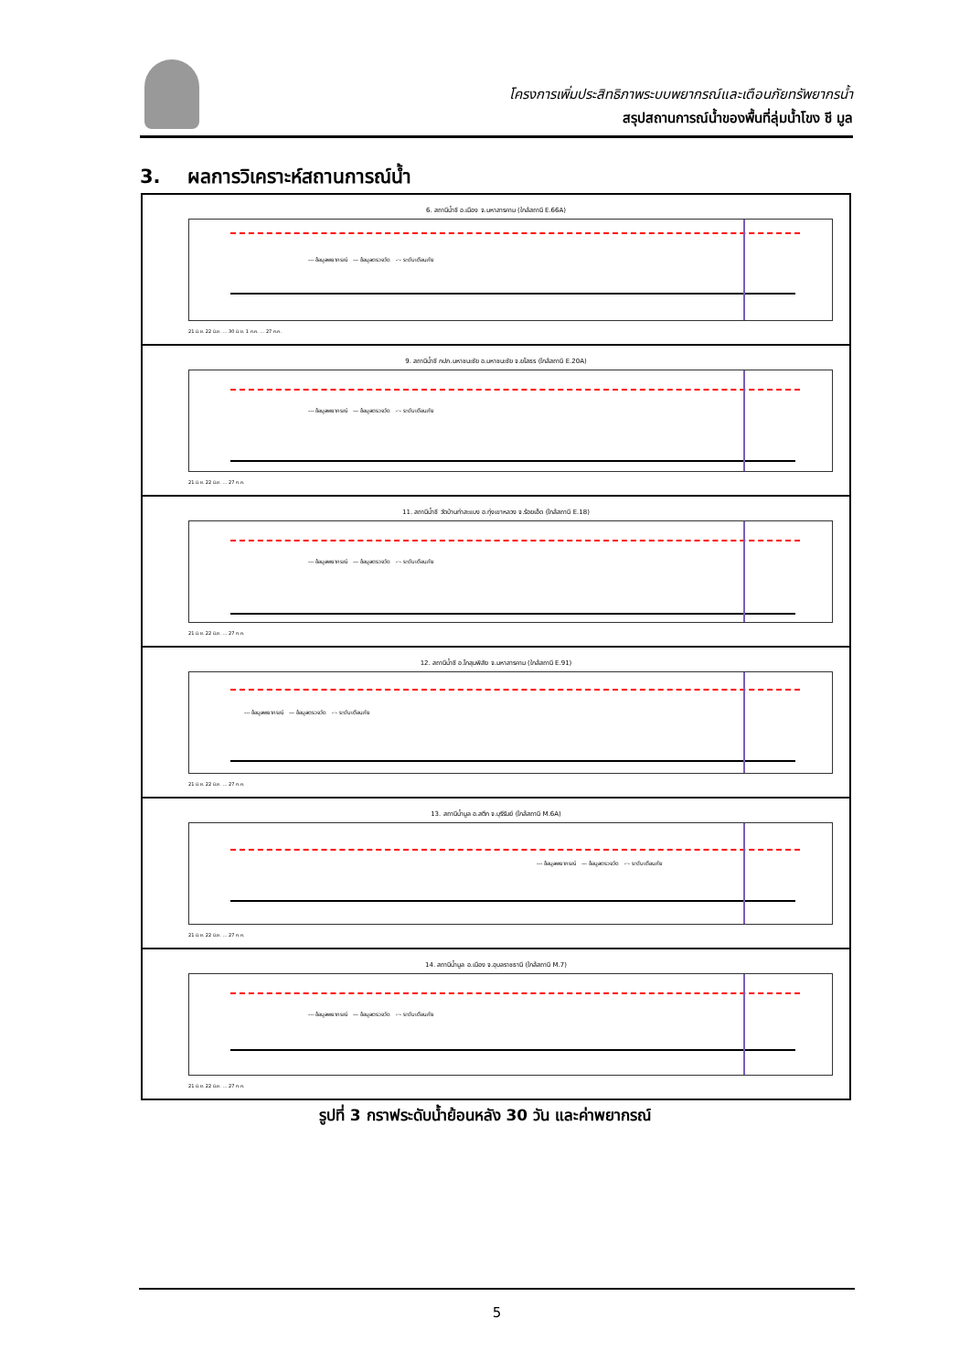โครงการเพิ่มประสิทธิภาพระบบพยากรณ์และเตือนภัยทรัพยากรน้ำ
สรุปสถานการณ์น้ำของพื้นที่ลุ่มน้ำโขง ชี มูล
3. ผลการวิเคราะห์สถานการณ์น้ำ
6. สถานีน้ำชี อ.เมือง จ.มหาสารคาม (ใกล้สถานี E.66A)
--- ข้อมูลพยากรณ์ — ข้อมูลตรวจวัด -·- ระดับเตือนภัย
21 มิ.ย. 22 มิ.ย. … 30 มิ.ย. 1 ก.ค. … 27 ก.ค.
9. สถานีน้ำชี กปภ.มหาชนะชัย อ.มหาชนะชัย จ.ยโสธร (ใกล้สถานี E.20A)
--- ข้อมูลพยากรณ์ — ข้อมูลตรวจวัด -·- ระดับเตือนภัย
21 มิ.ย. 22 มิ.ย. … 27 ก.ค.
11. สถานีน้ำชี วัดบ้านท่าสะแบง อ.ทุ่งเขาหลวง จ.ร้อยเอ็ด (ใกล้สถานี E.18)
--- ข้อมูลพยากรณ์ — ข้อมูลตรวจวัด -·- ระดับเตือนภัย
21 มิ.ย. 22 มิ.ย. … 27 ก.ค.
12. สถานีน้ำชี อ.โกสุมพิสัย จ.มหาสารคาม (ใกล้สถานี E.91)
--- ข้อมูลพยากรณ์ — ข้อมูลตรวจวัด -·- ระดับเตือนภัย
21 มิ.ย. 22 มิ.ย. … 27 ก.ค.
13. สถานีน้ำมูล อ.สตึก จ.บุรีรัมย์ (ใกล้สถานี M.6A)
--- ข้อมูลพยากรณ์ — ข้อมูลตรวจวัด -·- ระดับเตือนภัย
21 มิ.ย. 22 มิ.ย. … 27 ก.ค.
14. สถานีน้ำมูล อ.เมือง จ.อุบลราชธานี (ใกล้สถานี M.7)
--- ข้อมูลพยากรณ์ — ข้อมูลตรวจวัด -·- ระดับเตือนภัย
21 มิ.ย. 22 มิ.ย. … 27 ก.ค.
รูปที่ 3 กราฟระดับน้ำย้อนหลัง 30 วัน และค่าพยากรณ์
5